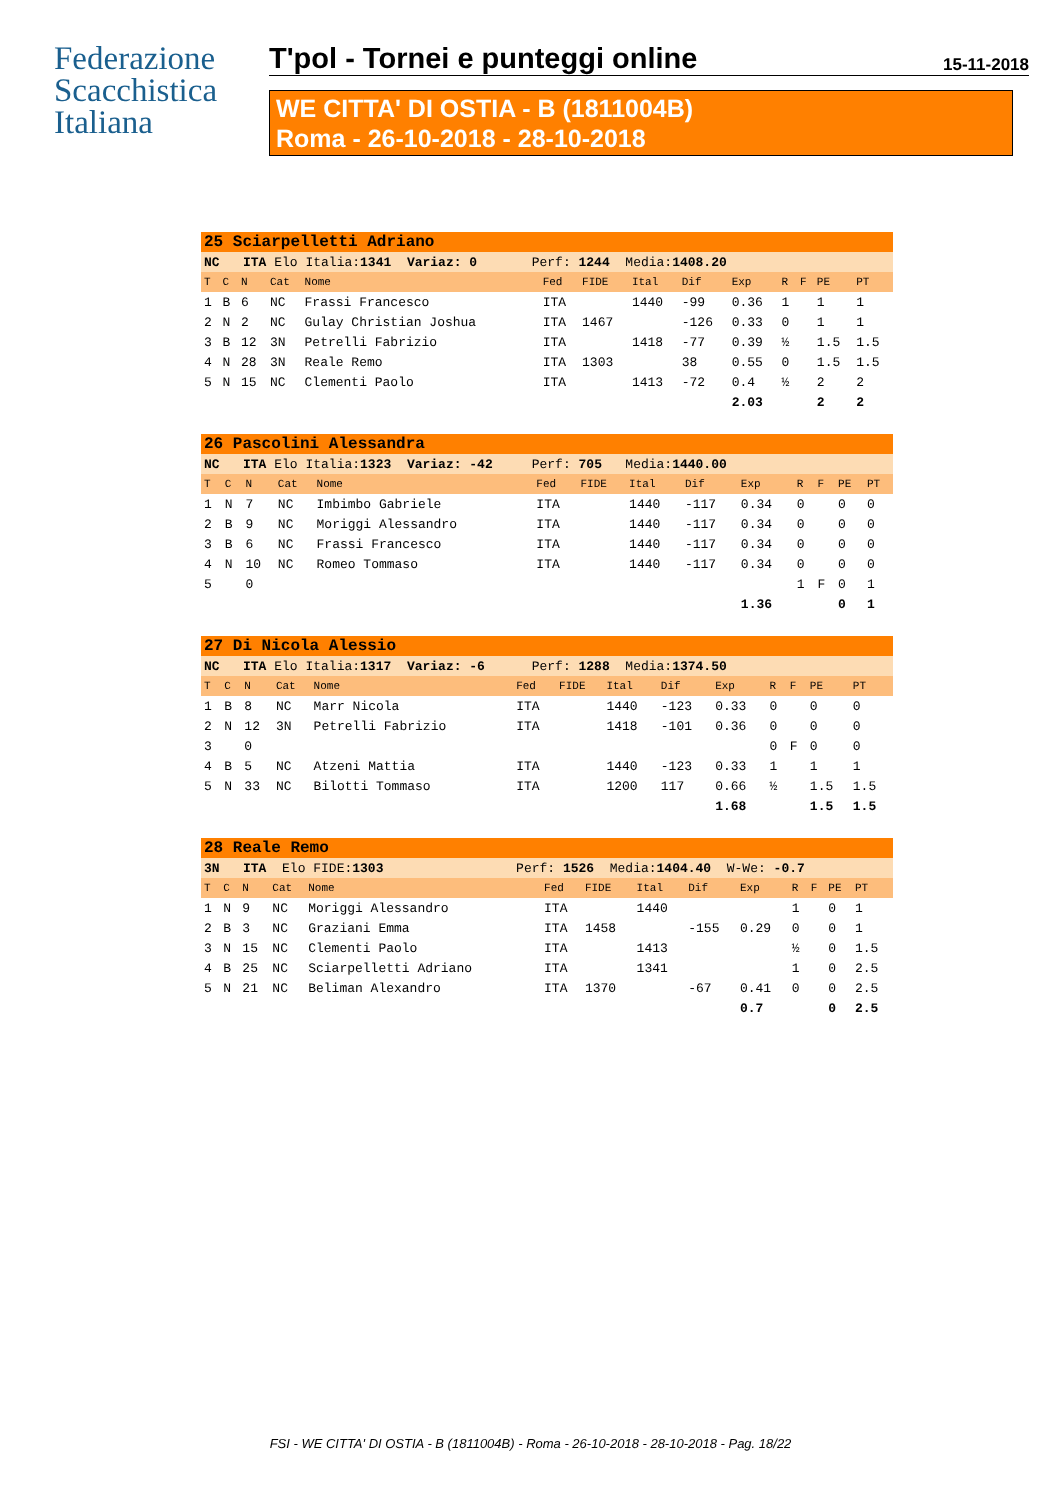Federazione
Scacchistica
Italiana
T'pol - Tornei e punteggi online 15-11-2018
WE CITTA' DI OSTIA - B (1811004B)
Roma - 26-10-2018 - 28-10-2018
| 25 Sciarpelletti Adriano | | | | | | | | | | | | | |
| NC ITA Elo Italia: 1341 Variaz: 0 Perf: 1244 Media: 1408.20 | | | | | | | | | | | | | |
| T | C | N | Cat | Nome | Fed | FIDE | Ital | Dif | Exp | R | F | PE | PT |
| 1 | B | 6 | NC | Frassi Francesco | ITA | | 1440 | -99 | 0.36 | 1 | | 1 | 1 |
| 2 | N | 2 | NC | Gulay Christian Joshua | ITA | 1467 | | -126 | 0.33 | 0 | | 1 | 1 |
| 3 | B | 12 | 3N | Petrelli Fabrizio | ITA | | 1418 | -77 | 0.39 | ½ | | 1.5 | 1.5 |
| 4 | N | 28 | 3N | Reale Remo | ITA | 1303 | | 38 | 0.55 | 0 | | 1.5 | 1.5 |
| 5 | N | 15 | NC | Clementi Paolo | ITA | | 1413 | -72 | 0.4 | ½ | | 2 | 2 |
| | | | | | | | | | 2.03 | | | 2 | 2 |
| 26 Pascolini Alessandra | | | | | | | | | | | | | |
| NC ITA Elo Italia: 1323 Variaz: -42 Perf: 705 Media: 1440.00 | | | | | | | | | | | | | |
| T | C | N | Cat | Nome | Fed | FIDE | Ital | Dif | Exp | R | F | PE | PT |
| 1 | N | 7 | NC | Imbimbo Gabriele | ITA | | 1440 | -117 | 0.34 | 0 | | 0 | 0 |
| 2 | B | 9 | NC | Moriggi Alessandro | ITA | | 1440 | -117 | 0.34 | 0 | | 0 | 0 |
| 3 | B | 6 | NC | Frassi Francesco | ITA | | 1440 | -117 | 0.34 | 0 | | 0 | 0 |
| 4 | N | 10 | NC | Romeo Tommaso | ITA | | 1440 | -117 | 0.34 | 0 | | 0 | 0 |
| 5 | | 0 | | | | | | | | 1 | F | 0 | 1 |
| | | | | | | | | | 1.36 | | | 0 | 1 |
| 27 Di Nicola Alessio | | | | | | | | | | | | | |
| NC ITA Elo Italia: 1317 Variaz: -6 Perf: 1288 Media: 1374.50 | | | | | | | | | | | | | |
| T | C | N | Cat | Nome | Fed | FIDE | Ital | Dif | Exp | R | F | PE | PT |
| 1 | B | 8 | NC | Marr Nicola | ITA | | 1440 | -123 | 0.33 | 0 | | 0 | 0 |
| 2 | N | 12 | 3N | Petrelli Fabrizio | ITA | | 1418 | -101 | 0.36 | 0 | | 0 | 0 |
| 3 | | 0 | | | | | | | | 0 | F | 0 | 0 |
| 4 | B | 5 | NC | Atzeni Mattia | ITA | | 1440 | -123 | 0.33 | 1 | | 1 | 1 |
| 5 | N | 33 | NC | Bilotti Tommaso | ITA | | 1200 | 117 | 0.66 | ½ | | 1.5 | 1.5 |
| | | | | | | | | | 1.68 | | | 1.5 | 1.5 |
| 28 Reale Remo | | | | | | | | | | | | | |
| 3N ITA Elo FIDE: 1303 Perf: 1526 Media: 1404.40 W-We: -0.7 | | | | | | | | | | | | | |
| T | C | N | Cat | Nome | Fed | FIDE | Ital | Dif | Exp | R | F | PE | PT |
| 1 | N | 9 | NC | Moriggi Alessandro | ITA | | 1440 | | | 1 | | 0 | 1 |
| 2 | B | 3 | NC | Graziani Emma | ITA | 1458 | | -155 | 0.29 | 0 | | 0 | 1 |
| 3 | N | 15 | NC | Clementi Paolo | ITA | | 1413 | | | ½ | | 0 | 1.5 |
| 4 | B | 25 | NC | Sciarpelletti Adriano | ITA | | 1341 | | | 1 | | 0 | 2.5 |
| 5 | N | 21 | NC | Beliman Alexandro | ITA | 1370 | | -67 | 0.41 | 0 | | 0 | 2.5 |
| | | | | | | | | | 0.7 | | | 0 | 2.5 |
FSI - WE CITTA' DI OSTIA - B (1811004B) - Roma - 26-10-2018 - 28-10-2018 - Pag. 18/22